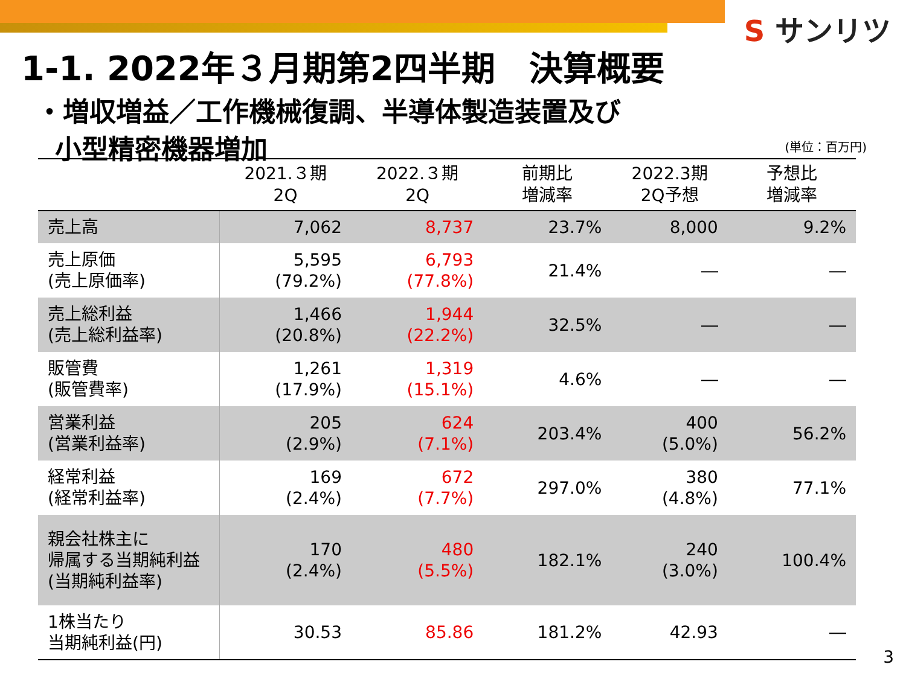S サンリツ
1-1. 2022年３月期第2四半期　決算概要
・増収増益／工作機械復調、半導体製造装置及び
小型精密機器増加
(単位：百万円)
| | 2021.３期 2Q | 2022.３期 2Q | 前期比 増減率 | 2022.3期 2Q予想 | 予想比 増減率 |
| --- | --- | --- | --- | --- | --- |
| 売上高 | 7,062 | 8,737 | 23.7% | 8,000 | 9.2% |
| 売上原価 (売上原価率) | 5,595 (79.2%) | 6,793 (77.8%) | 21.4% | ― | ― |
| 売上総利益 (売上総利益率) | 1,466 (20.8%) | 1,944 (22.2%) | 32.5% | ― | ― |
| 販管費 (販管費率) | 1,261 (17.9%) | 1,319 (15.1%) | 4.6% | ― | ― |
| 営業利益 (営業利益率) | 205 (2.9%) | 624 (7.1%) | 203.4% | 400 (5.0%) | 56.2% |
| 経常利益 (経常利益率) | 169 (2.4%) | 672 (7.7%) | 297.0% | 380 (4.8%) | 77.1% |
| 親会社株主に 帰属する当期純利益 (当期純利益率) | 170 (2.4%) | 480 (5.5%) | 182.1% | 240 (3.0%) | 100.4% |
| 1株当たり 当期純利益(円) | 30.53 | 85.86 | 181.2% | 42.93 | ― |
3